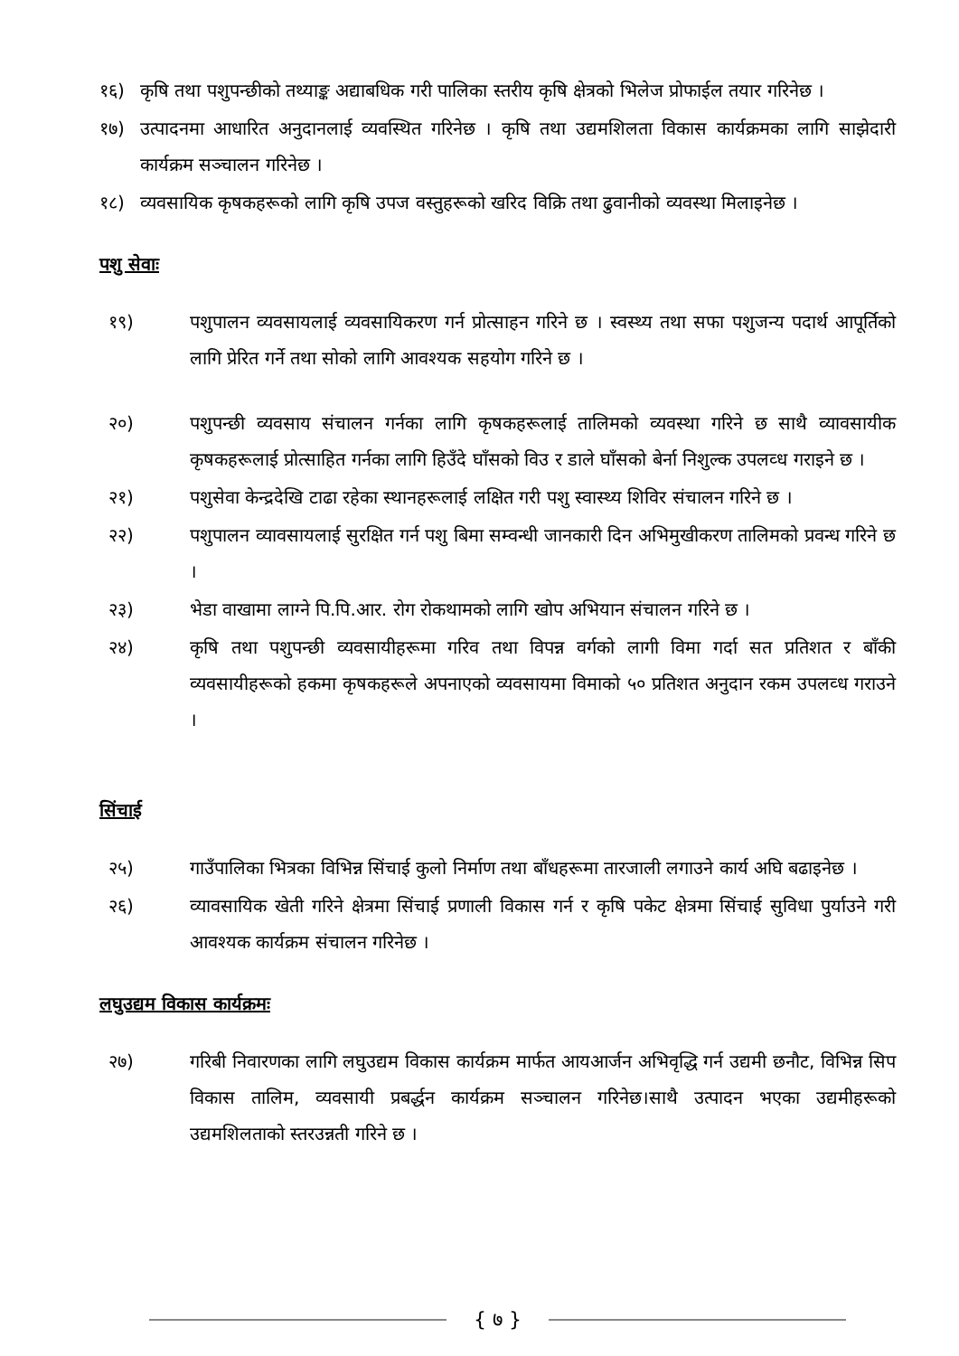१६) कृषि तथा पशुपन्छीको तथ्याङ्क अद्याबधिक गरी पालिका स्तरीय कृषि क्षेत्रको भिलेज प्रोफाईल तयार गरिनेछ ।
१७) उत्पादनमा आधारित अनुदानलाई व्यवस्थित गरिनेछ । कृषि तथा उद्यमशिलता विकास कार्यक्रमका लागि साझेदारी कार्यक्रम सञ्चालन गरिनेछ ।
१८) व्यवसायिक कृषकहरूको लागि कृषि उपज वस्तुहरूको खरिद विक्रि तथा ढुवानीको व्यवस्था मिलाइनेछ ।
पशु सेवाः
१९) पशुपालन व्यवसायलाई व्यवसायिकरण गर्न प्रोत्साहन गरिने छ । स्वस्थ्य तथा सफा पशुजन्य पदार्थ आपूर्तिको लागि प्रेरित गर्ने तथा सोको लागि आवश्यक सहयोग गरिने छ ।
२०) पशुपन्छी व्यवसाय संचालन गर्नका लागि कृषकहरूलाई तालिमको व्यवस्था गरिने छ साथै व्यावसायीक कृषकहरूलाई प्रोत्साहित गर्नका लागि हिउँदे घाँसको विउ र डाले घाँसको बेर्ना निशुल्क उपलव्ध गराइने छ ।
२१) पशुसेवा केन्द्रदेखि टाढा रहेका स्थानहरूलाई लक्षित गरी पशु स्वास्थ्य शिविर संचालन गरिने छ ।
२२) पशुपालन व्यावसायलाई सुरक्षित गर्न पशु बिमा सम्वन्धी जानकारी दिन अभिमुखीकरण तालिमको प्रवन्ध गरिने छ ।
२३) भेडा वाखामा लाग्ने पि.पि.आर. रोग रोकथामको लागि खोप अभियान संचालन गरिने छ ।
२४) कृषि तथा पशुपन्छी व्यवसायीहरूमा गरिव तथा विपन्न वर्गको लागी विमा गर्दा सत प्रतिशत र बाँकी व्यवसायीहरूको हकमा कृषकहरूले अपनाएको व्यवसायमा विमाको ५० प्रतिशत अनुदान रकम उपलव्ध गराउने ।
सिंचाई
२५) गाउँपालिका भित्रका विभिन्न सिंचाई कुलो निर्माण तथा बाँधहरूमा तारजाली लगाउने कार्य अघि बढाइनेछ ।
२६) व्यावसायिक खेती गरिने क्षेत्रमा सिंचाई प्रणाली विकास गर्न र कृषि पकेट क्षेत्रमा सिंचाई सुविधा पुर्याउने गरी आवश्यक कार्यक्रम संचालन गरिनेछ ।
लघुउद्यम विकास कार्यक्रमः
२७) गरिबी निवारणका लागि लघुउद्यम विकास कार्यक्रम मार्फत आयआर्जन अभिवृद्धि गर्न उद्यमी छनौट, विभिन्न सिप विकास तालिम, व्यवसायी प्रबर्द्धन कार्यक्रम सञ्चालन गरिनेछ।साथै उत्पादन भएका उद्यमीहरूको उद्यमशिलताको स्तरउन्नती गरिने छ ।
{ ७ }